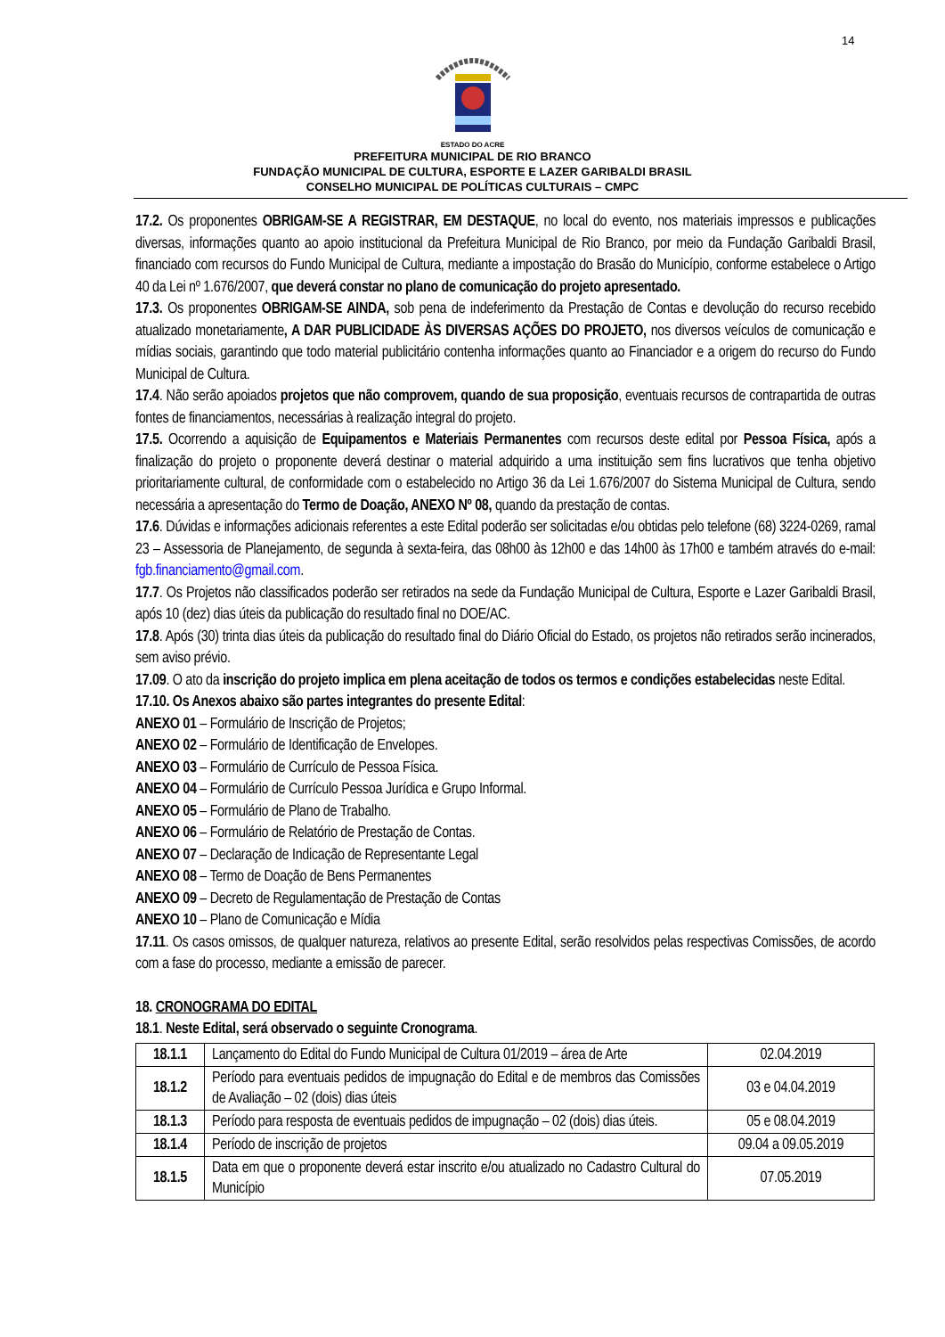14
ESTADO DO ACRE
PREFEITURA MUNICIPAL DE RIO BRANCO
FUNDAÇÃO MUNICIPAL DE CULTURA, ESPORTE E LAZER GARIBALDI BRASIL
CONSELHO MUNICIPAL DE POLÍTICAS CULTURAIS – CMPC
17.2. Os proponentes OBRIGAM-SE A REGISTRAR, EM DESTAQUE, no local do evento, nos materiais impressos e publicações diversas, informações quanto ao apoio institucional da Prefeitura Municipal de Rio Branco, por meio da Fundação Garibaldi Brasil, financiado com recursos do Fundo Municipal de Cultura, mediante a impostação do Brasão do Município, conforme estabelece o Artigo 40 da Lei nº 1.676/2007, que deverá constar no plano de comunicação do projeto apresentado.
17.3. Os proponentes OBRIGAM-SE AINDA, sob pena de indeferimento da Prestação de Contas e devolução do recurso recebido atualizado monetariamente, A DAR PUBLICIDADE ÀS DIVERSAS AÇÕES DO PROJETO, nos diversos veículos de comunicação e mídias sociais, garantindo que todo material publicitário contenha informações quanto ao Financiador e a origem do recurso do Fundo Municipal de Cultura.
17.4. Não serão apoiados projetos que não comprovem, quando de sua proposição, eventuais recursos de contrapartida de outras fontes de financiamentos, necessárias à realização integral do projeto.
17.5. Ocorrendo a aquisição de Equipamentos e Materiais Permanentes com recursos deste edital por Pessoa Física, após a finalização do projeto o proponente deverá destinar o material adquirido a uma instituição sem fins lucrativos que tenha objetivo prioritariamente cultural, de conformidade com o estabelecido no Artigo 36 da Lei 1.676/2007 do Sistema Municipal de Cultura, sendo necessária a apresentação do Termo de Doação, ANEXO Nº 08, quando da prestação de contas.
17.6. Dúvidas e informações adicionais referentes a este Edital poderão ser solicitadas e/ou obtidas pelo telefone (68) 3224-0269, ramal 23 – Assessoria de Planejamento, de segunda à sexta-feira, das 08h00 às 12h00 e das 14h00 às 17h00 e também através do e-mail: fgb.financiamento@gmail.com.
17.7. Os Projetos não classificados poderão ser retirados na sede da Fundação Municipal de Cultura, Esporte e Lazer Garibaldi Brasil, após 10 (dez) dias úteis da publicação do resultado final no DOE/AC.
17.8. Após (30) trinta dias úteis da publicação do resultado final do Diário Oficial do Estado, os projetos não retirados serão incinerados, sem aviso prévio.
17.09. O ato da inscrição do projeto implica em plena aceitação de todos os termos e condições estabelecidas neste Edital.
17.10. Os Anexos abaixo são partes integrantes do presente Edital:
ANEXO 01 – Formulário de Inscrição de Projetos;
ANEXO 02 – Formulário de Identificação de Envelopes.
ANEXO 03 – Formulário de Currículo de Pessoa Física.
ANEXO 04 – Formulário de Currículo Pessoa Jurídica e Grupo Informal.
ANEXO 05 – Formulário de Plano de Trabalho.
ANEXO 06 – Formulário de Relatório de Prestação de Contas.
ANEXO 07 – Declaração de Indicação de Representante Legal
ANEXO 08 – Termo de Doação de Bens Permanentes
ANEXO 09 – Decreto de Regulamentação de Prestação de Contas
ANEXO 10 – Plano de Comunicação e Mídia
17.11. Os casos omissos, de qualquer natureza, relativos ao presente Edital, serão resolvidos pelas respectivas Comissões, de acordo com a fase do processo, mediante a emissão de parecer.
18. CRONOGRAMA DO EDITAL
18.1. Neste Edital, será observado o seguinte Cronograma.
| 18.1.1 | Lançamento do Edital do Fundo Municipal de Cultura 01/2019 – área de Arte | 02.04.2019 |
| 18.1.2 | Período para eventuais pedidos de impugnação do Edital e de membros das Comissões de Avaliação – 02 (dois) dias úteis | 03 e 04.04.2019 |
| 18.1.3 | Período para resposta de eventuais pedidos de impugnação – 02 (dois) dias úteis. | 05 e 08.04.2019 |
| 18.1.4 | Período de inscrição de projetos | 09.04 a 09.05.2019 |
| 18.1.5 | Data em que o proponente deverá estar inscrito e/ou atualizado no Cadastro Cultural do Município | 07.05.2019 |